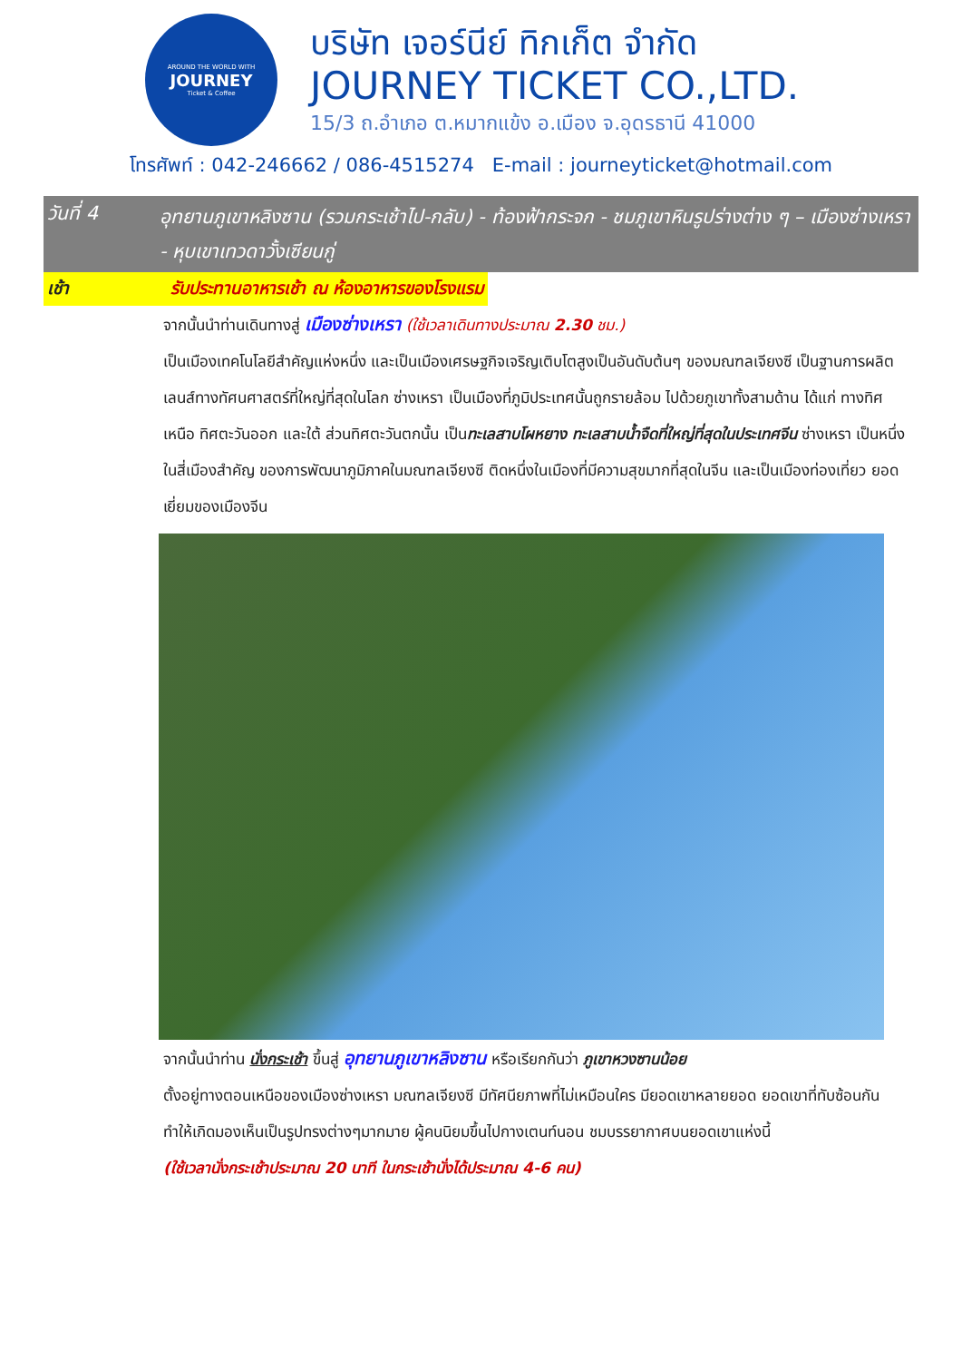AROUND THE WORLD WITH
JOURNEY
Ticket & Coffee
บริษัท เจอร์นีย์ ทิกเก็ต จำกัด
JOURNEY TICKET CO.,LTD.
15/3 ถ.อำเภอ ต.หมากแข้ง อ.เมือง จ.อุดรธานี 41000
โทรศัพท์ : 042-246662 / 086-4515274 E-mail : journeyticket@hotmail.com
วันที่ 4
อุทยานภูเขาหลิงซาน (รวมกระเช้าไป-กลับ) - ท้องฟ้ากระจก - ชมภูเขาหินรูปร่างต่าง ๆ – เมืองซ่างเหรา - หุบเขาเทวดาวั้งเซียนกู่
เช้า รับประทานอาหารเช้า ณ ห้องอาหารของโรงแรม
จากนั้นนำท่านเดินทางสู่ เมืองซ่างเหรา (ใช้เวลาเดินทางประมาณ 2.30 ชม.)
เป็นเมืองเทคโนโลยีสำคัญแห่งหนึ่ง และเป็นเมืองเศรษฐกิจเจริญเติบโตสูงเป็นอันดับต้นๆ ของมณฑลเจียงซี เป็นฐานการผลิตเลนส์ทางทัศนศาสตร์ที่ใหญ่ที่สุดในโลก ซ่างเหรา เป็นเมืองที่ภูมิประเทศนั้นถูกรายล้อม ไปด้วยภูเขาทั้งสามด้าน ได้แก่ ทางทิศเหนือ ทิศตะวันออก และใต้ ส่วนทิศตะวันตกนั้น เป็นทะเลสาบโผหยาง ทะเลสาบน้ำจืดที่ใหญ่ที่สุดในประเทศจีน ซ่างเหรา เป็นหนึ่งในสี่เมืองสำคัญ ของการพัฒนาภูมิภาคในมณฑลเจียงซี ติดหนึ่งในเมืองที่มีความสุขมากที่สุดในจีน และเป็นเมืองท่องเที่ยว ยอดเยี่ยมของเมืองจีน
จากนั้นนำท่าน นั่งกระเช้า ขึ้นสู่ อุทยานภูเขาหลิงซาน หรือเรียกกันว่า ภูเขาหวงซานน้อย
ตั้งอยู่ทางตอนเหนือของเมืองซ่างเหรา มณฑลเจียงซี มีทัศนียภาพที่ไม่เหมือนใคร มียอดเขาหลายยอด ยอดเขาที่ทับซ้อนกัน ทำให้เกิดมองเห็นเป็นรูปทรงต่างๆมากมาย ผู้คนนิยมขึ้นไปกางเตนท์นอน ชมบรรยากาศบนยอดเขาแห่งนี้
(ใช้เวลานั่งกระเช้าประมาณ 20 นาที ในกระเช้านั่งได้ประมาณ 4-6 คน)